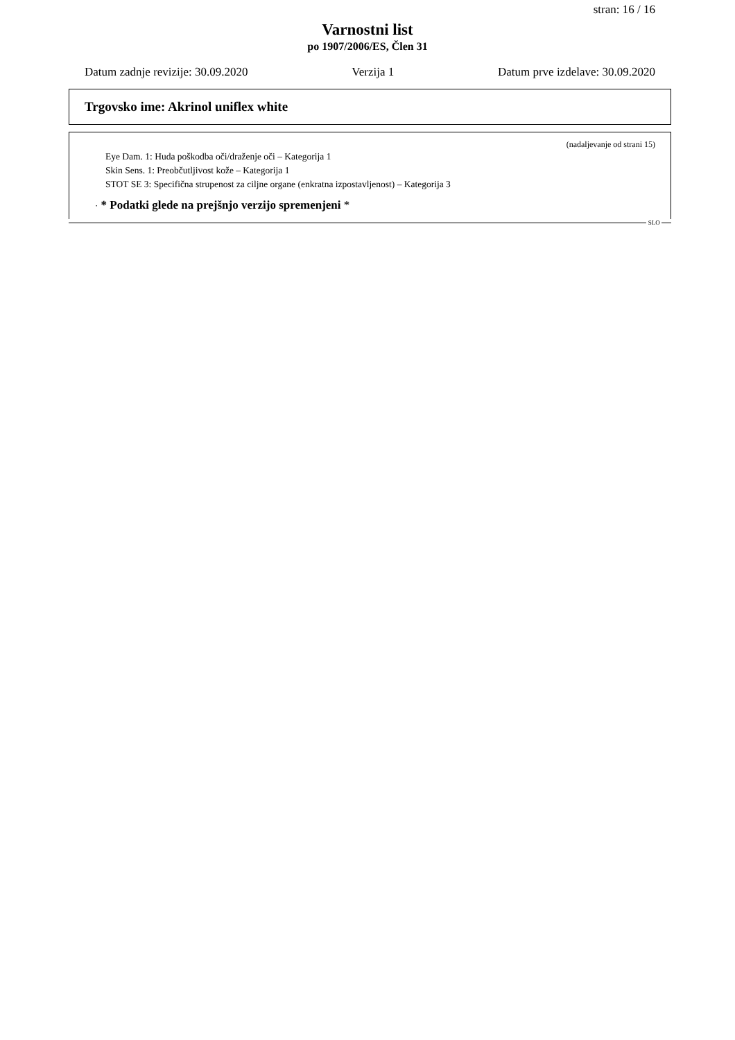stran: 16 / 16
Varnostni list
po 1907/2006/ES, Člen 31
Datum zadnje revizije: 30.09.2020 Verzija 1 Datum prve izdelave: 30.09.2020
Trgovsko ime: Akrinol uniflex white
(nadaljevanje od strani 15)
Eye Dam. 1: Huda poškodba oči/draženje oči – Kategorija 1
Skin Sens. 1: Preobčutljivost kože – Kategorija 1
STOT SE 3: Specifična strupenost za ciljne organe (enkratna izpostavljenost) – Kategorija 3
· * Podatki glede na prejšnjo verzijo spremenjeni *
SLO